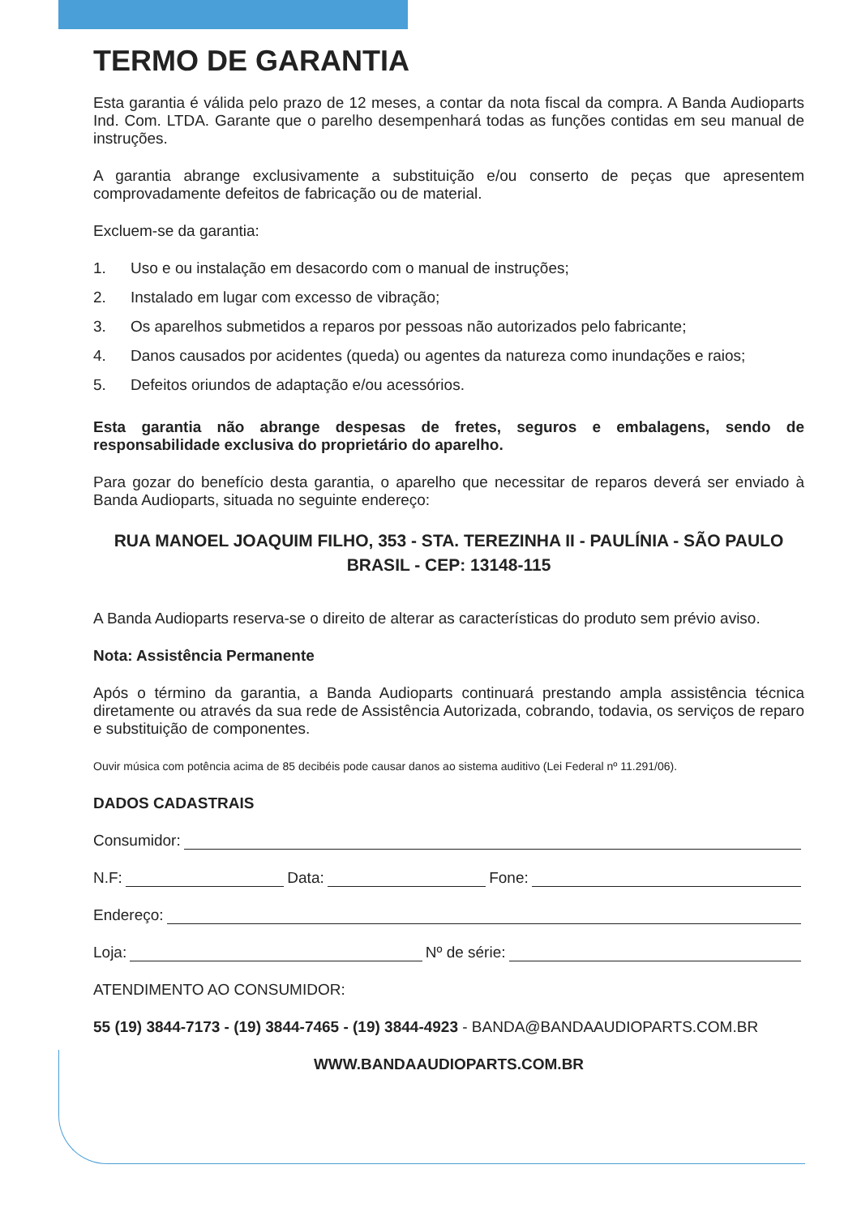TERMO DE GARANTIA
Esta garantia é válida pelo prazo de 12 meses, a contar da nota fiscal da compra. A Banda Audioparts Ind. Com. LTDA. Garante que o parelho desempenhará todas as funções contidas em seu manual de instruções.
A garantia abrange exclusivamente a substituição e/ou conserto de peças que apresentem comprovadamente defeitos de fabricação ou de material.
Excluem-se da garantia:
1. Uso e ou instalação em desacordo com o manual de instruções;
2. Instalado em lugar com excesso de vibração;
3. Os aparelhos submetidos a reparos por pessoas não autorizados pelo fabricante;
4. Danos causados por acidentes (queda) ou agentes da natureza como inundações e raios;
5. Defeitos oriundos de adaptação e/ou acessórios.
Esta garantia não abrange despesas de fretes, seguros e embalagens, sendo de responsabilidade exclusiva do proprietário do aparelho.
Para gozar do benefício desta garantia, o aparelho que necessitar de reparos deverá ser enviado à Banda Audioparts, situada no seguinte endereço:
RUA MANOEL JOAQUIM FILHO, 353 - STA. TEREZINHA II - PAULÍNIA - SÃO PAULO
BRASIL - CEP: 13148-115
A Banda Audioparts reserva-se o direito de alterar as características do produto sem prévio aviso.
Nota: Assistência Permanente
Após o término da garantia, a Banda Audioparts continuará prestando ampla assistência técnica diretamente ou através da sua rede de Assistência Autorizada, cobrando, todavia, os serviços de reparo e substituição de componentes.
Ouvir música com potência acima de 85 decibéis pode causar danos ao sistema auditivo (Lei Federal nº 11.291/06).
DADOS CADASTRAIS
Consumidor:
N.F: Data: Fone:
Endereço:
Loja: Nº de série:
ATENDIMENTO AO CONSUMIDOR:
55 (19) 3844-7173 - (19) 3844-7465 - (19) 3844-4923 - BANDA@BANDAAUDIOPARTS.COM.BR
WWW.BANDAAUDIOPARTS.COM.BR